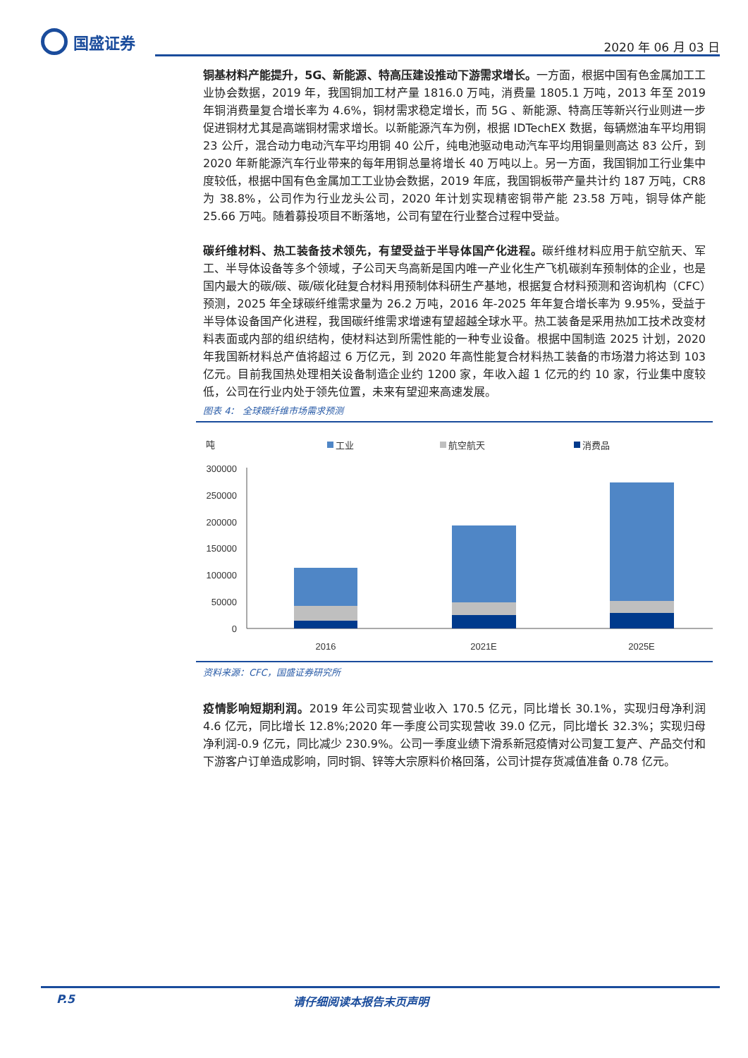国盛证券
2020 年 06 月 03 日
铜基材料产能提升，5G、新能源、特高压建设推动下游需求增长。一方面，根据中国有色金属加工工业协会数据，2019 年，我国铜加工材产量 1816.0 万吨，消费量 1805.1 万吨，2013 年至 2019 年铜消费量复合增长率为 4.6%，铜材需求稳定增长，而 5G 、新能源、特高压等新兴行业则进一步促进铜材尤其是高端铜材需求增长。以新能源汽车为例，根据 IDTechEX 数据，每辆燃油车平均用铜 23 公斤，混合动力电动汽车平均用铜 40 公斤，纯电池驱动电动汽车平均用铜量则高达 83 公斤，到 2020 年新能源汽车行业带来的每年用铜总量将增长 40 万吨以上。另一方面，我国铜加工行业集中度较低，根据中国有色金属加工工业协会数据，2019 年底，我国铜板带产量共计约 187 万吨，CR8 为 38.8%，公司作为行业龙头公司，2020 年计划实现精密铜带产能 23.58 万吨，铜导体产能 25.66 万吨。随着募投项目不断落地，公司有望在行业整合过程中受益。
碳纤维材料、热工装备技术领先，有望受益于半导体国产化进程。碳纤维材料应用于航空航天、军工、半导体设备等多个领域，子公司天鸟高新是国内唯一产业化生产飞机碳刹车预制体的企业，也是国内最大的碳/碳、碳/碳化硅复合材料用预制体科研生产基地，根据复合材料预测和咨询机构（CFC）预测，2025 年全球碳纤维需求量为 26.2 万吨，2016 年-2025 年年复合增长率为 9.95%，受益于半导体设备国产化进程，我国碳纤维需求增速有望超越全球水平。热工装备是采用热加工技术改变材料表面或内部的组织结构，使材料达到所需性能的一种专业设备。根据中国制造 2025 计划，2020 年我国新材料总产值将超过 6 万亿元，到 2020 年高性能复合材料热工装备的市场潜力将达到 103 亿元。目前我国热处理相关设备制造企业约 1200 家，年收入超 1 亿元的约 10 家，行业集中度较低，公司在行业内处于领先位置，未来有望迎来高速发展。
图表 4： 全球碳纤维市场需求预测
吨
工业
航空航天
消费品
300000
250000
200000
150000
100000
50000
0
2016
2021E
2025E
资料来源：CFC，国盛证券研究所
疫情影响短期利润。2019 年公司实现营业收入 170.5 亿元，同比增长 30.1%，实现归母净利润 4.6 亿元，同比增长 12.8%;2020 年一季度公司实现营收 39.0 亿元，同比增长 32.3%；实现归母净利润-0.9 亿元，同比减少 230.9%。公司一季度业绩下滑系新冠疫情对公司复工复产、产品交付和下游客户订单造成影响，同时铜、锌等大宗原料价格回落，公司计提存货减值准备 0.78 亿元。
P.5 请仔细阅读本报告末页声明